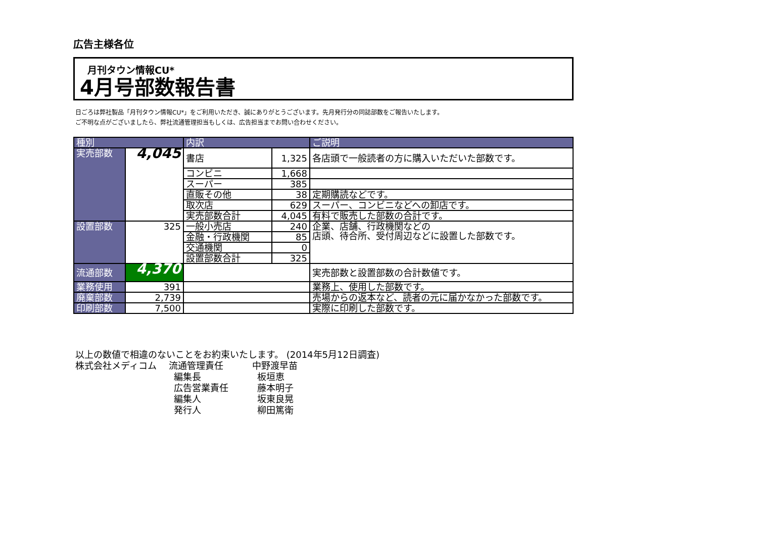広告主様各位
月刊タウン情報CU*
4月号部数報告書
日ごろは弊社製品「月刊タウン情報CU*」をご利用いただき、誠にありがとうございます。先月発行分の同誌部数をご報告いたします。
ご不明な点がございましたら、弊社流通管理担当もしくは、広告担当までお問い合わせください。
| 種別 | | 内訳 | | ご説明 |
| --- | --- | --- | --- | --- |
| 実売部数 | 4,045 | 書店 | 1,325 | 各店頭で一般読者の方に購入いただいた部数です。 |
| | | コンビニ | 1,668 | |
| | | スーパー | 385 | |
| | | 直販その他 | 38 | 定期購読などです。 |
| | | 取次店 | 629 | スーパー、コンビニなどへの卸店です。 |
| | | 実売部数合計 | 4,045 | 有料で販売した部数の合計です。 |
| 設置部数 | 325 | 一般小売店 | 240 | 企業、店舗、行政機関などの 店頭、待合所、受付周辺などに設置した部数です。 |
| | | 金融・行政機関 | 85 | |
| | | 交通機関 | 0 | |
| | | 設置部数合計 | 325 | |
| 流通部数 | 4,370 | | | 実売部数と設置部数の合計数値です。 |
| 業務使用 | 391 | | | 業務上、使用した部数です。 |
| 廃棄部数 | 2,739 | | | 売場からの返本など、読者の元に届かなかった部数です。 |
| 印刷部数 | 7,500 | | | 実際に印刷した部数です。 |
以上の数値で相違のないことをお約束いたします。 (2014年5月12日調査)
株式会社メディコム 流通管理責任 中野渡早苗
編集長 板垣恵
広告営業責任 藤本明子
編集人 坂東良晃
発行人 柳田篤衛